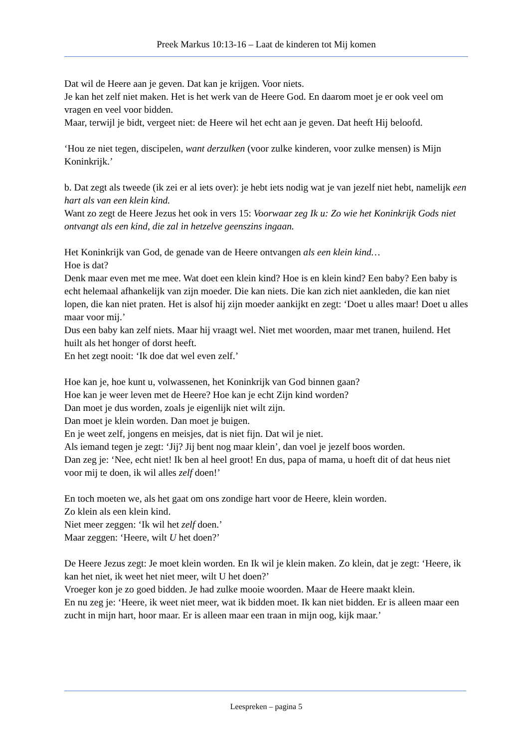Preek Markus 10:13-16 – Laat de kinderen tot Mij komen
Dat wil de Heere aan je geven. Dat kan je krijgen. Voor niets.
Je kan het zelf niet maken. Het is het werk van de Heere God. En daarom moet je er ook veel om vragen en veel voor bidden.
Maar, terwijl je bidt, vergeet niet: de Heere wil het echt aan je geven. Dat heeft Hij beloofd.
‘Hou ze niet tegen, discipelen, want derzulken (voor zulke kinderen, voor zulke mensen) is Mijn Koninkrijk.’
b. Dat zegt als tweede (ik zei er al iets over): je hebt iets nodig wat je van jezelf niet hebt, namelijk een hart als van een klein kind.
Want zo zegt de Heere Jezus het ook in vers 15: Voorwaar zeg Ik u: Zo wie het Koninkrijk Gods niet ontvangt als een kind, die zal in hetzelve geenszins ingaan.
Het Koninkrijk van God, de genade van de Heere ontvangen als een klein kind…
Hoe is dat?
Denk maar even met me mee. Wat doet een klein kind? Hoe is en klein kind? Een baby? Een baby is echt helemaal afhankelijk van zijn moeder. Die kan niets. Die kan zich niet aankleden, die kan niet lopen, die kan niet praten. Het is alsof hij zijn moeder aankijkt en zegt: ‘Doet u alles maar! Doet u alles maar voor mij.’
Dus een baby kan zelf niets. Maar hij vraagt wel. Niet met woorden, maar met tranen, huilend. Het huilt als het honger of dorst heeft.
En het zegt nooit: ‘Ik doe dat wel even zelf.’
Hoe kan je, hoe kunt u, volwassenen, het Koninkrijk van God binnen gaan?
Hoe kan je weer leven met de Heere? Hoe kan je echt Zijn kind worden?
Dan moet je dus worden, zoals je eigenlijk niet wilt zijn.
Dan moet je klein worden. Dan moet je buigen.
En je weet zelf, jongens en meisjes, dat is niet fijn. Dat wil je niet.
Als iemand tegen je zegt: ‘Jij? Jij bent nog maar klein’, dan voel je jezelf boos worden.
Dan zeg je: ‘Nee, echt niet! Ik ben al heel groot! En dus, papa of mama, u hoeft dit of dat heus niet voor mij te doen, ik wil alles zelf doen!’
En toch moeten we, als het gaat om ons zondige hart voor de Heere, klein worden.
Zo klein als een klein kind.
Niet meer zeggen: ‘Ik wil het zelf doen.’
Maar zeggen: ‘Heere, wilt U het doen?’
De Heere Jezus zegt: Je moet klein worden. En Ik wil je klein maken. Zo klein, dat je zegt: ‘Heere, ik kan het niet, ik weet het niet meer, wilt U het doen?’
Vroeger kon je zo goed bidden. Je had zulke mooie woorden. Maar de Heere maakt klein.
En nu zeg je: ‘Heere, ik weet niet meer, wat ik bidden moet. Ik kan niet bidden. Er is alleen maar een zucht in mijn hart, hoor maar. Er is alleen maar een traan in mijn oog, kijk maar.’
Leespreken – pagina 5